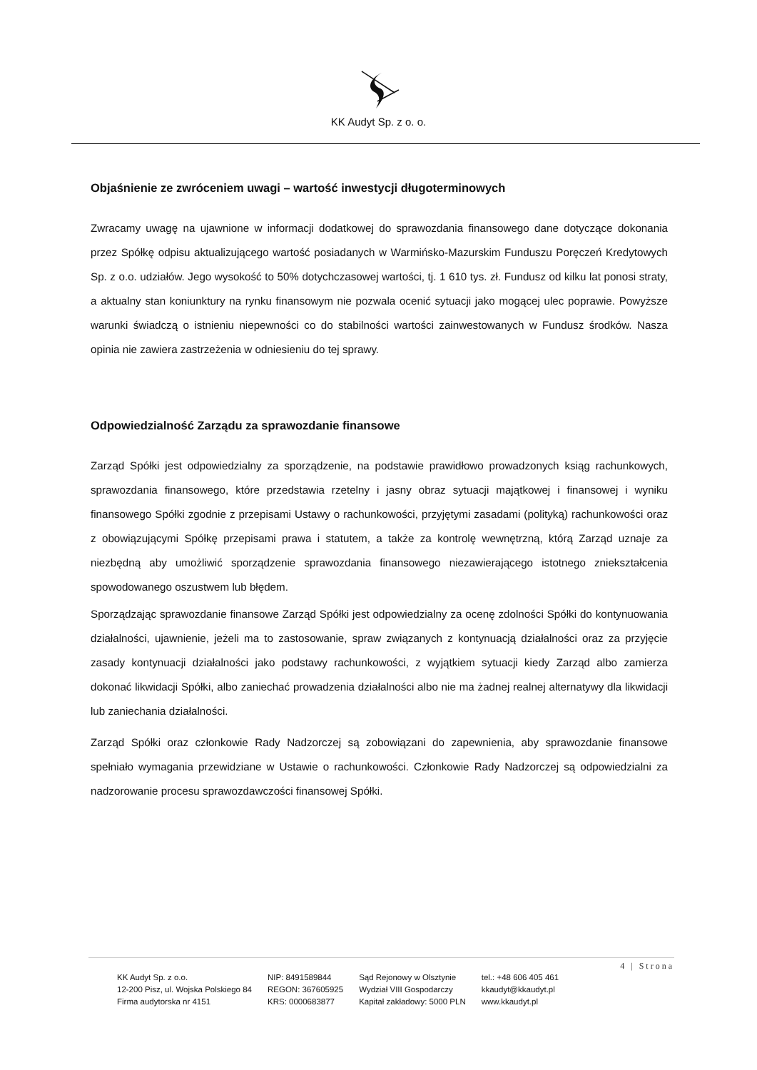KK Audyt Sp. z o. o.
Objaśnienie ze zwróceniem uwagi – wartość inwestycji długoterminowych
Zwracamy uwagę na ujawnione w informacji dodatkowej do sprawozdania finansowego dane dotyczące dokonania przez Spółkę odpisu aktualizującego wartość posiadanych w Warmińsko-Mazurskim Funduszu Poręczeń Kredytowych Sp. z o.o. udziałów. Jego wysokość to 50% dotychczasowej wartości, tj. 1 610 tys. zł. Fundusz od kilku lat ponosi straty, a aktualny stan koniunktury na rynku finansowym nie pozwala ocenić sytuacji jako mogącej ulec poprawie. Powyższe warunki świadczą o istnieniu niepewności co do stabilności wartości zainwestowanych w Fundusz środków. Nasza opinia nie zawiera zastrzeżenia w odniesieniu do tej sprawy.
Odpowiedzialność Zarządu za sprawozdanie finansowe
Zarząd Spółki jest odpowiedzialny za sporządzenie, na podstawie prawidłowo prowadzonych ksiąg rachunkowych, sprawozdania finansowego, które przedstawia rzetelny i jasny obraz sytuacji majątkowej i finansowej i wyniku finansowego Spółki zgodnie z przepisami Ustawy o rachunkowości, przyjętymi zasadami (polityką) rachunkowości oraz z obowiązującymi Spółkę przepisami prawa i statutem, a także za kontrolę wewnętrzną, którą Zarząd uznaje za niezbędną aby umożliwić sporządzenie sprawozdania finansowego niezawierającego istotnego zniekształcenia spowodowanego oszustwem lub błędem.
Sporządzając sprawozdanie finansowe Zarząd Spółki jest odpowiedzialny za ocenę zdolności Spółki do kontynuowania działalności, ujawnienie, jeżeli ma to zastosowanie, spraw związanych z kontynuacją działalności oraz za przyjęcie zasady kontynuacji działalności jako podstawy rachunkowości, z wyjątkiem sytuacji kiedy Zarząd albo zamierza dokonać likwidacji Spółki, albo zaniechać prowadzenia działalności albo nie ma żadnej realnej alternatywy dla likwidacji lub zaniechania działalności.
Zarząd Spółki oraz członkowie Rady Nadzorczej są zobowiązani do zapewnienia, aby sprawozdanie finansowe spełniało wymagania przewidziane w Ustawie o rachunkowości. Członkowie Rady Nadzorczej są odpowiedzialni za nadzorowanie procesu sprawozdawczości finansowej Spółki.
4 | Strona
KK Audyt Sp. z o.o.
12-200 Pisz, ul. Wojska Polskiego 84
Firma audytorska nr 4151
NIP: 8491589844
REGON: 367605925
KRS: 0000683877
Sąd Rejonowy w Olsztynie
Wydział VIII Gospodarczy
Kapitał zakładowy: 5000 PLN
tel.: +48 606 405 461
kkaudyt@kkaudyt.pl
www.kkaudyt.pl